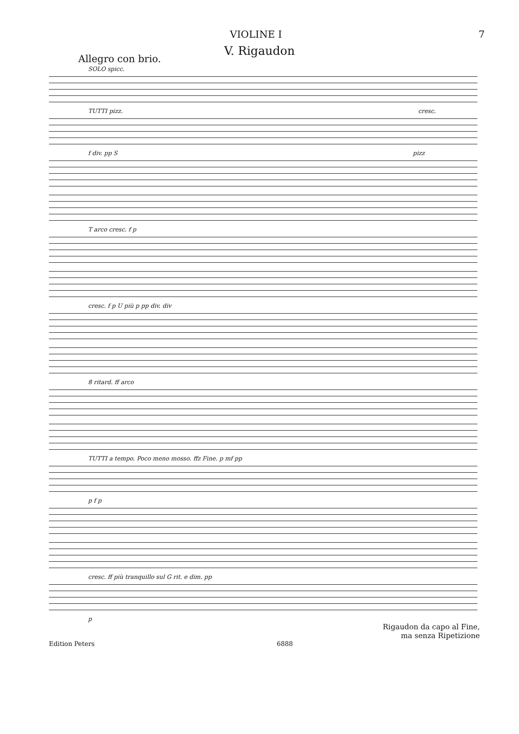VIOLINE I 7
V. Rigaudon
Allegro con brio.
SOLO spicc.
TUTTI pizz. cresc.
f div. pp S pizz
T arco cresc. f p
cresc. f p U più p pp div. div
8 ritard. ff arco
TUTTI a tempo. Poco meno mosso. ffz Fine. p mf pp
p f p
cresc. ff più tranquillo sul G rit. e dim. pp
p
Rigaudon da capo al Fine,
ma senza Ripetizione
Edition Peters 6888